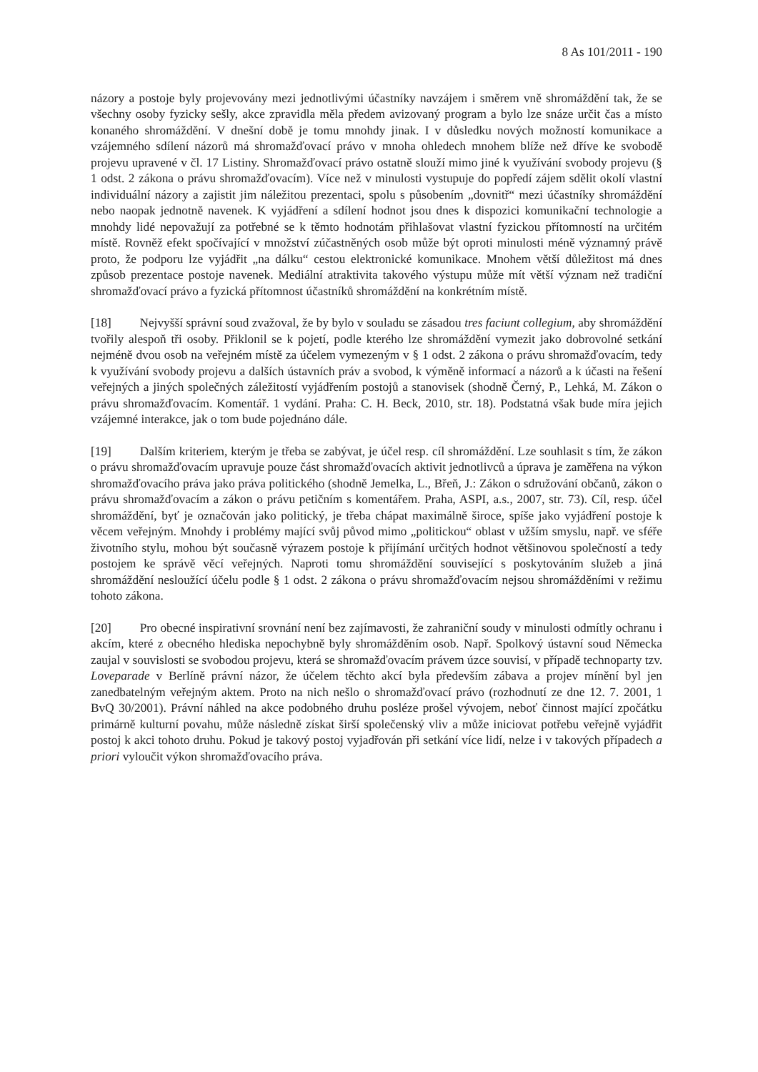8 As 101/2011 - 190
názory a postoje byly projevovány mezi jednotlivými účastníky navzájem i směrem vně shromáždění tak, že se všechny osoby fyzicky sešly, akce zpravidla měla předem avizovaný program a bylo lze snáze určit čas a místo konaného shromáždění. V dnešní době je tomu mnohdy jinak. I v důsledku nových možností komunikace a vzájemného sdílení názorů má shromažďovací právo v mnoha ohledech mnohem blíže než dříve ke svobodě projevu upravené v čl. 17 Listiny. Shromažďovací právo ostatně slouží mimo jiné k využívání svobody projevu (§ 1 odst. 2 zákona o právu shromažďovacím). Více než v minulosti vystupuje do popředí zájem sdělit okolí vlastní individuální názory a zajistit jim náležitou prezentaci, spolu s působením „dovnitř“ mezi účastníky shromáždění nebo naopak jednotně navenek. K vyjádření a sdílení hodnot jsou dnes k dispozici komunikační technologie a mnohdy lidé nepovažují za potřebné se k těmto hodnotám přihlašovat vlastní fyzickou přítomností na určitém místě. Rovněž efekt spočívající v množství zúčastněných osob může být oproti minulosti méně významný právě proto, že podporu lze vyjádřit „na dálku“ cestou elektronické komunikace. Mnohem větší důležitost má dnes způsob prezentace postoje navenek. Mediální atraktivita takového výstupu může mít větší význam než tradiční shromažďovací právo a fyzická přítomnost účastníků shromáždění na konkrétním místě.
[18] Nejvyšší správní soud zvažoval, že by bylo v souladu se zásadou tres faciunt collegium, aby shromáždění tvořily alespoň tři osoby. Přiklonil se k pojetí, podle kterého lze shromáždění vymezit jako dobrovolné setkání nejméně dvou osob na veřejném místě za účelem vymezeným v § 1 odst. 2 zákona o právu shromažďovacím, tedy k využívání svobody projevu a dalších ústavních práv a svobod, k výměně informací a názorů a k účasti na řešení veřejných a jiných společných záležitostí vyjádřením postojů a stanovisek (shodně Černý, P., Lehká, M. Zákon o právu shromažďovacím. Komentář. 1 vydání. Praha: C. H. Beck, 2010, str. 18). Podstatná však bude míra jejich vzájemné interakce, jak o tom bude pojednáno dále.
[19] Dalším kriteriem, kterým je třeba se zabývat, je účel resp. cíl shromáždění. Lze souhlasit s tím, že zákon o právu shromažďovacím upravuje pouze část shromažďovacích aktivit jednotlivců a úprava je zaměřena na výkon shromažďovacího práva jako práva politického (shodně Jemelka, L., Břeň, J.: Zákon o sdružování občanů, zákon o právu shromažďovacím a zákon o právu petičním s komentářem. Praha, ASPI, a.s., 2007, str. 73). Cíl, resp. účel shromáždění, byť je označován jako politický, je třeba chápat maximálně široce, spíše jako vyjádření postoje k věcem veřejným. Mnohdy i problémy mající svůj původ mimo „politickou“ oblast v užším smyslu, např. ve sféře životního stylu, mohou být současně výrazem postoje k přijímání určitých hodnot většinovou společností a tedy postojem ke správě věcí veřejných. Naproti tomu shromáždění související s poskytováním služeb a jiná shromáždění nesloužící účelu podle § 1 odst. 2 zákona o právu shromažďovacím nejsou shromážděními v režimu tohoto zákona.
[20] Pro obecné inspirativní srovnání není bez zajímavosti, že zahraniční soudy v minulosti odmítly ochranu i akcím, které z obecného hlediska nepochybně byly shromážděním osob. Např. Spolkový ústavní soud Německa zaujal v souvislosti se svobodou projevu, která se shromažďovacím právem úzce souvisí, v případě technoparty tzv. Loveparade v Berlíně právní názor, že účelem těchto akcí byla především zábava a projev mínění byl jen zanedbatelným veřejným aktem. Proto na nich nešlo o shromažďovací právo (rozhodnutí ze dne 12. 7. 2001, 1 BvQ 30/2001). Právní náhled na akce podobného druhu posléze prošel vývojem, neboť činnost mající zpočátku primárně kulturní povahu, může následně získat širší společenský vliv a může iniciovat potřebu veřejně vyjádřit postoj k akci tohoto druhu. Pokud je takový postoj vyjadřován při setkání více lidí, nelze i v takových případech a priori vyloučit výkon shromažďovacího práva.